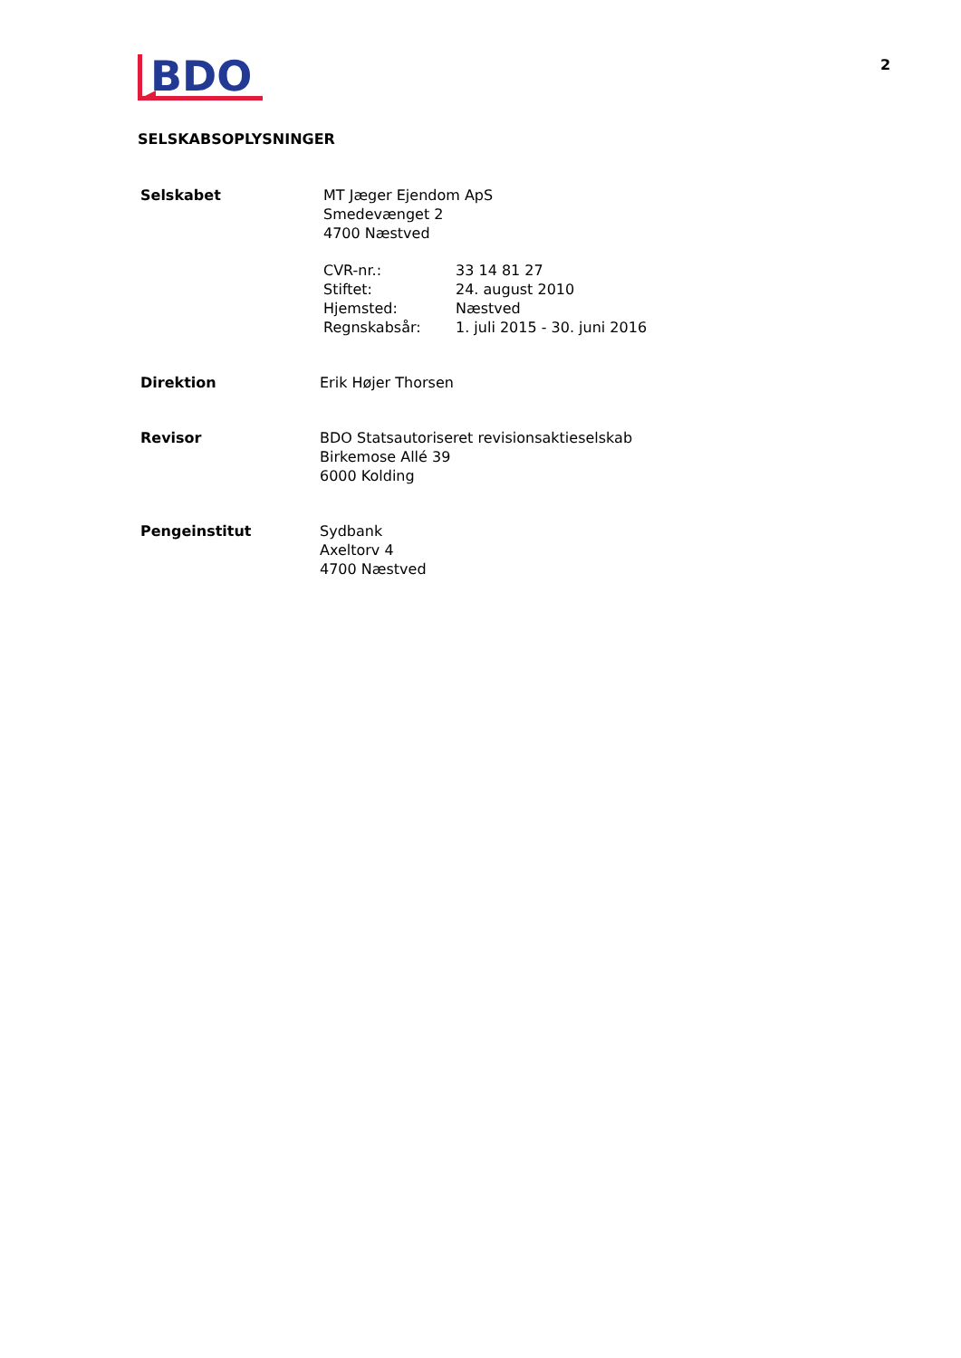2
BDO
SELSKABSOPLYSNINGER
Selskabet MT Jæger Ejendom ApS
Smedevænget 2
4700 Næstved
CVR-nr.:
Stiftet:
Hjemsted:
Regnskabsår:
33 14 81 27
24. august 2010
Næstved
1. juli 2015 - 30. juni 2016
Direktion Erik Højer Thorsen
Revisor BDO Statsautoriseret revisionsaktieselskab
Birkemose Allé 39
6000 Kolding
Pengeinstitut Sydbank
Axeltorv 4
4700 Næstved